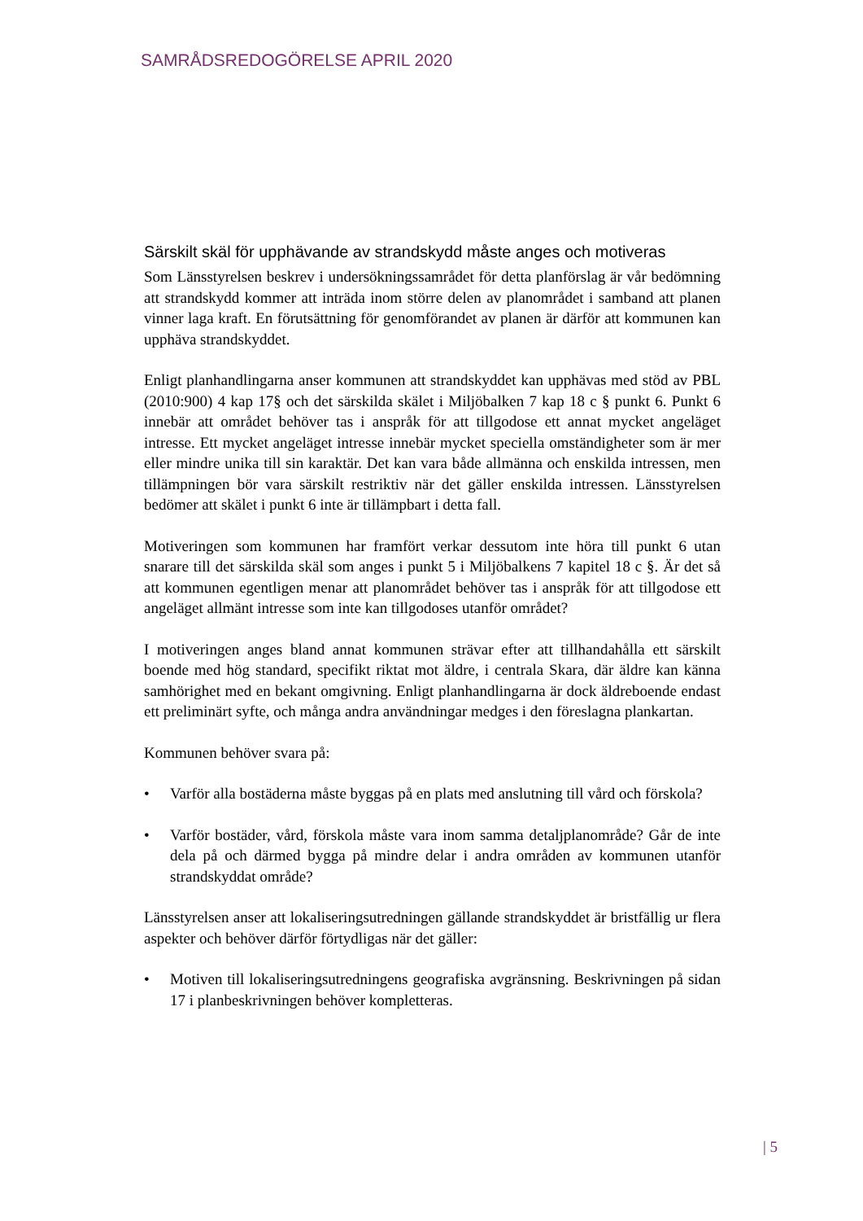SAMRÅDSREDOGÖRELSE APRIL 2020
Särskilt skäl för upphävande av strandskydd måste anges och motiveras
Som Länsstyrelsen beskrev i undersökningssamrådet för detta planförslag är vår bedömning att strandskydd kommer att inträda inom större delen av planområdet i samband att planen vinner laga kraft. En förutsättning för genomförandet av planen är därför att kommunen kan upphäva strandskyddet.
Enligt planhandlingarna anser kommunen att strandskyddet kan upphävas med stöd av PBL (2010:900) 4 kap 17§ och det särskilda skälet i Miljöbalken 7 kap 18 c § punkt 6. Punkt 6 innebär att området behöver tas i anspråk för att tillgodose ett annat mycket angeläget intresse. Ett mycket angeläget intresse innebär mycket speciella omständigheter som är mer eller mindre unika till sin karaktär. Det kan vara både allmänna och enskilda intressen, men tillämpningen bör vara särskilt restriktiv när det gäller enskilda intressen. Länsstyrelsen bedömer att skälet i punkt 6 inte är tillämpbart i detta fall.
Motiveringen som kommunen har framfört verkar dessutom inte höra till punkt 6 utan snarare till det särskilda skäl som anges i punkt 5 i Miljöbalkens 7 kapitel 18 c §. Är det så att kommunen egentligen menar att planområdet behöver tas i anspråk för att tillgodose ett angeläget allmänt intresse som inte kan tillgodoses utanför området?
I motiveringen anges bland annat kommunen strävar efter att tillhandahålla ett särskilt boende med hög standard, specifikt riktat mot äldre, i centrala Skara, där äldre kan känna samhörighet med en bekant omgivning. Enligt planhandlingarna är dock äldreboende endast ett preliminärt syfte, och många andra användningar medges i den föreslagna plankartan.
Kommunen behöver svara på:
• Varför alla bostäderna måste byggas på en plats med anslutning till vård och förskola?
• Varför bostäder, vård, förskola måste vara inom samma detaljplanområde? Går de inte dela på och därmed bygga på mindre delar i andra områden av kommunen utanför strandskyddat område?
Länsstyrelsen anser att lokaliseringsutredningen gällande strandskyddet är bristfällig ur flera aspekter och behöver därför förtydligas när det gäller:
• Motiven till lokaliseringsutredningens geografiska avgränsning. Beskrivningen på sidan 17 i planbeskrivningen behöver kompletteras.
| 5